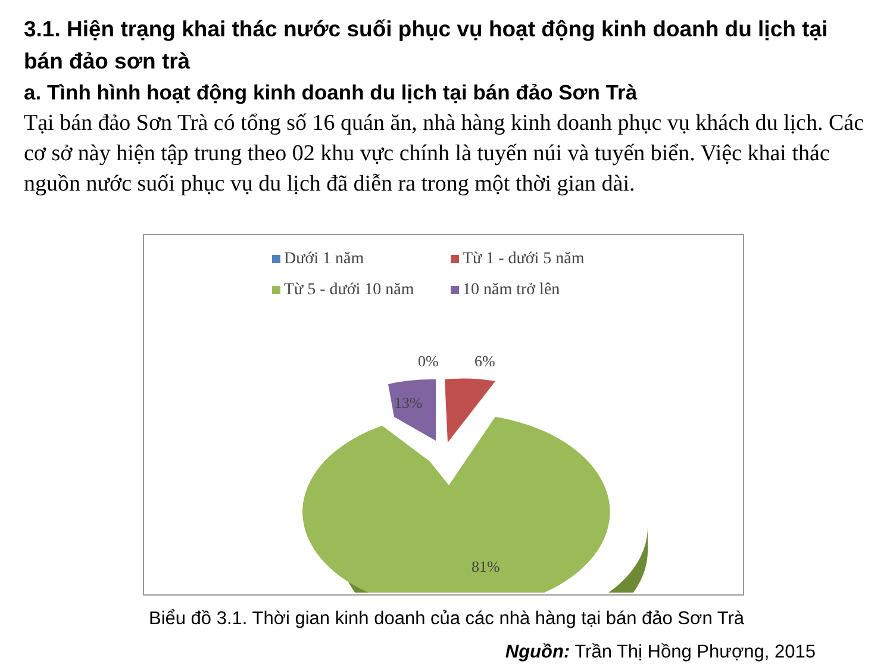3.1. Hiện trạng khai thác nước suối phục vụ hoạt động kinh doanh du lịch tại bán đảo sơn trà
a. Tình hình hoạt động kinh doanh du lịch tại bán đảo Sơn Trà
Tại bán đảo Sơn Trà có tổng số 16 quán ăn, nhà hàng kinh doanh phục vụ khách du lịch. Các cơ sở này hiện tập trung theo 02 khu vực chính là tuyến núi và tuyến biển. Việc khai thác nguồn nước suối phục vụ du lịch đã diễn ra trong một thời gian dài.
Dưới 1 năm Từ 1 - dưới 5 năm Từ 5 - dưới 10 năm 10 năm trở lên
0%
6%
13%
81%
Biểu đồ 3.1. Thời gian kinh doanh của các nhà hàng tại bán đảo Sơn Trà
Nguồn: Trần Thị Hồng Phượng, 2015